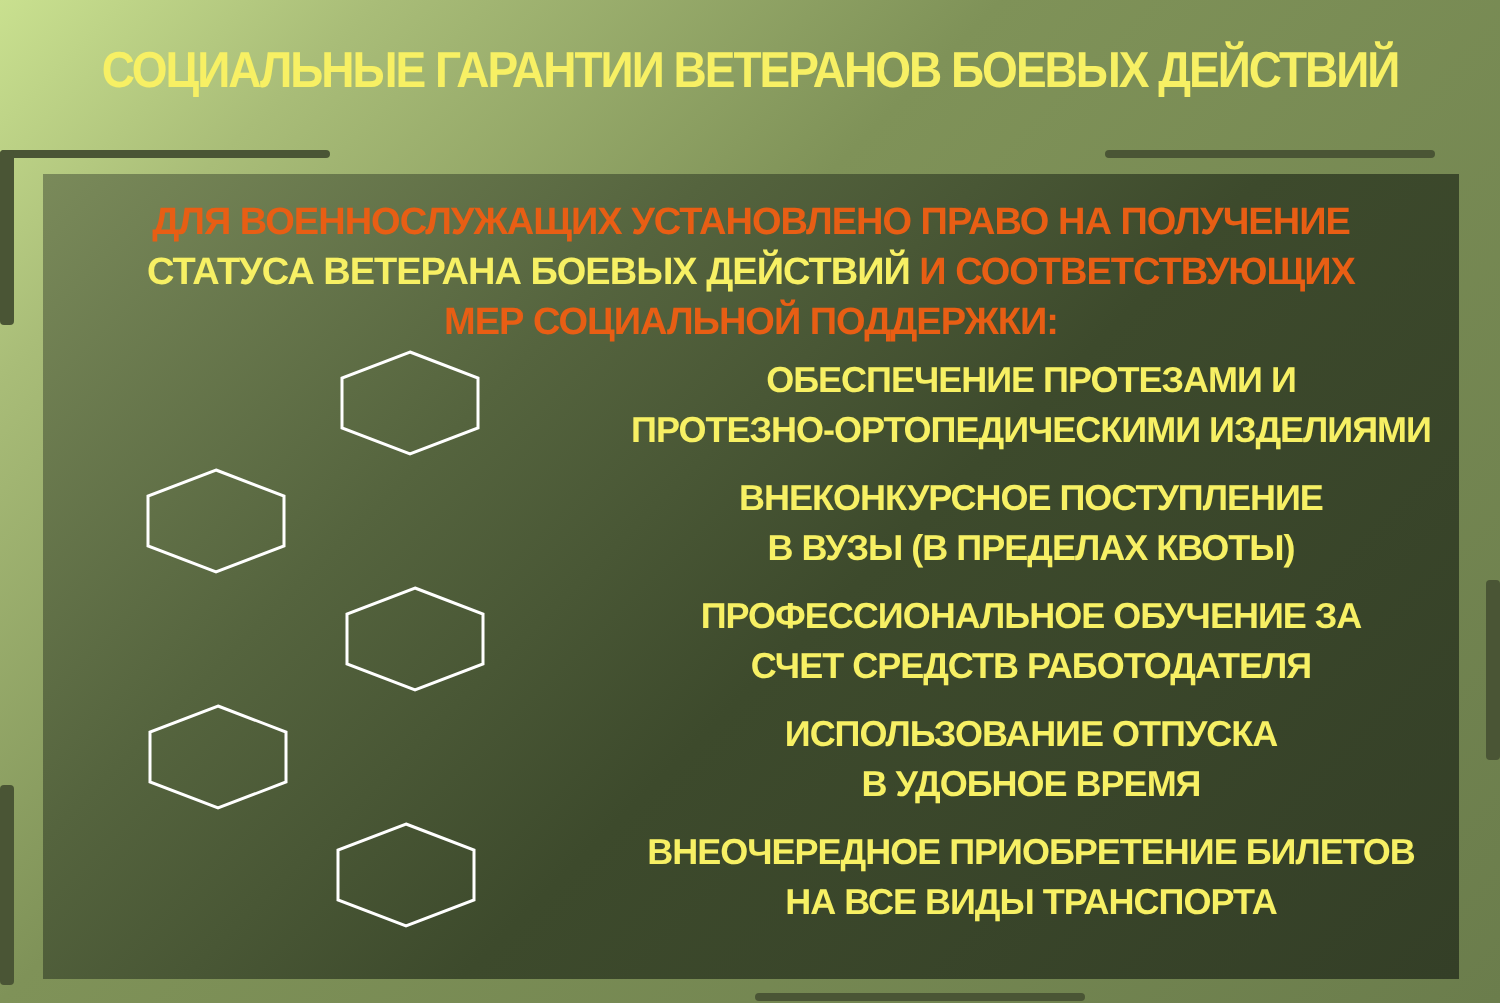СОЦИАЛЬНЫЕ ГАРАНТИИ ВЕТЕРАНОВ БОЕВЫХ ДЕЙСТВИЙ
ДЛЯ ВОЕННОСЛУЖАЩИХ УСТАНОВЛЕНО ПРАВО НА ПОЛУЧЕНИЕ СТАТУСА ВЕТЕРАНА БОЕВЫХ ДЕЙСТВИЙ И СООТВЕТСТВУЮЩИХ МЕР СОЦИАЛЬНОЙ ПОДДЕРЖКИ:
ОБЕСПЕЧЕНИЕ ПРОТЕЗАМИ И
ПРОТЕЗНО-ОРТОПЕДИЧЕСКИМИ ИЗДЕЛИЯМИ
ВНЕКОНКУРСНОЕ ПОСТУПЛЕНИЕ
В ВУЗЫ (В ПРЕДЕЛАХ КВОТЫ)
ПРОФЕССИОНАЛЬНОЕ ОБУЧЕНИЕ ЗА
СЧЕТ СРЕДСТВ РАБОТОДАТЕЛЯ
ИСПОЛЬЗОВАНИЕ ОТПУСКА
В УДОБНОЕ ВРЕМЯ
ВНЕОЧЕРЕДНОЕ ПРИОБРЕТЕНИЕ БИЛЕТОВ
НА ВСЕ ВИДЫ ТРАНСПОРТА